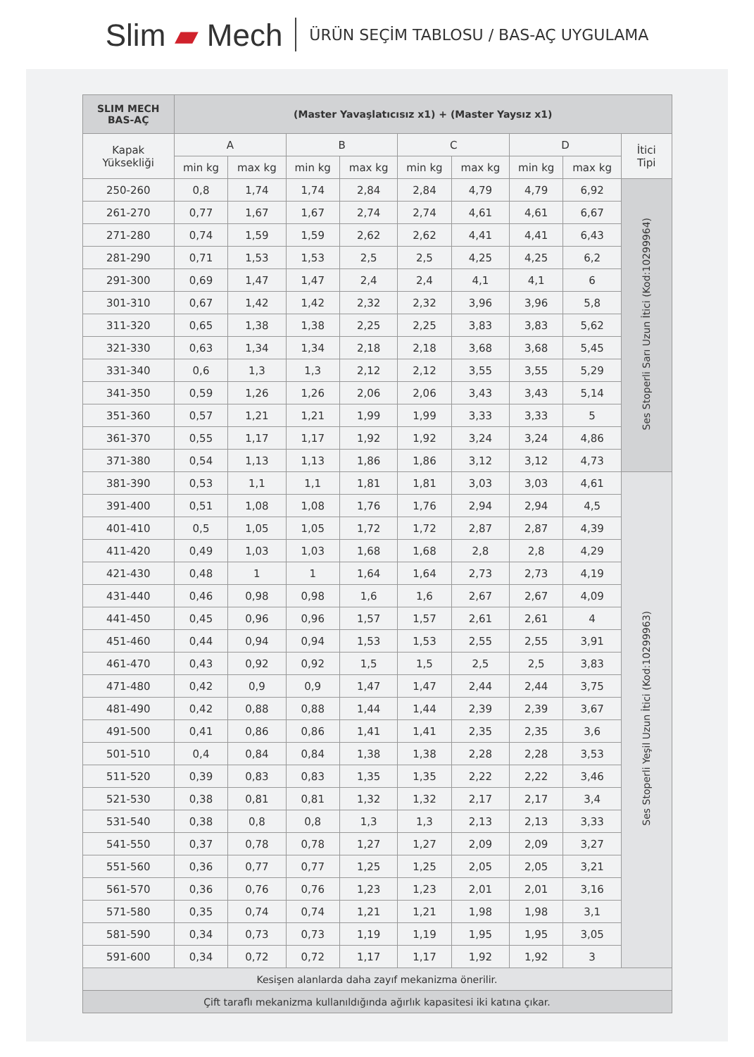Slim ▰ Mech
ÜRÜN SEÇİM TABLOSU / BAS-AÇ UYGULAMA
| SLIM MECH BAS-AÇ | (Master Yavaşlatıcısız x1) + (Master Yaysız x1) | | | | | | | | |
| --- | --- | --- | --- | --- | --- | --- | --- | --- | --- |
| Kapak Yüksekliği | A | | B | | C | | D | | İtici Tipi |
| | min kg | max kg | min kg | max kg | min kg | max kg | min kg | max kg | |
| 250-260 | 0,8 | 1,74 | 1,74 | 2,84 | 2,84 | 4,79 | 4,79 | 6,92 | Ses Stoperli Sarı Uzun İtici (Kod:10299964) |
| 261-270 | 0,77 | 1,67 | 1,67 | 2,74 | 2,74 | 4,61 | 4,61 | 6,67 | |
| 271-280 | 0,74 | 1,59 | 1,59 | 2,62 | 2,62 | 4,41 | 4,41 | 6,43 | |
| 281-290 | 0,71 | 1,53 | 1,53 | 2,5 | 2,5 | 4,25 | 4,25 | 6,2 | |
| 291-300 | 0,69 | 1,47 | 1,47 | 2,4 | 2,4 | 4,1 | 4,1 | 6 | |
| 301-310 | 0,67 | 1,42 | 1,42 | 2,32 | 2,32 | 3,96 | 3,96 | 5,8 | |
| 311-320 | 0,65 | 1,38 | 1,38 | 2,25 | 2,25 | 3,83 | 3,83 | 5,62 | |
| 321-330 | 0,63 | 1,34 | 1,34 | 2,18 | 2,18 | 3,68 | 3,68 | 5,45 | |
| 331-340 | 0,6 | 1,3 | 1,3 | 2,12 | 2,12 | 3,55 | 3,55 | 5,29 | |
| 341-350 | 0,59 | 1,26 | 1,26 | 2,06 | 2,06 | 3,43 | 3,43 | 5,14 | |
| 351-360 | 0,57 | 1,21 | 1,21 | 1,99 | 1,99 | 3,33 | 3,33 | 5 | |
| 361-370 | 0,55 | 1,17 | 1,17 | 1,92 | 1,92 | 3,24 | 3,24 | 4,86 | |
| 371-380 | 0,54 | 1,13 | 1,13 | 1,86 | 1,86 | 3,12 | 3,12 | 4,73 | |
| 381-390 | 0,53 | 1,1 | 1,1 | 1,81 | 1,81 | 3,03 | 3,03 | 4,61 | Ses Stoperli Yeşil Uzun İtici (Kod:10299963) |
| 391-400 | 0,51 | 1,08 | 1,08 | 1,76 | 1,76 | 2,94 | 2,94 | 4,5 | |
| 401-410 | 0,5 | 1,05 | 1,05 | 1,72 | 1,72 | 2,87 | 2,87 | 4,39 | |
| 411-420 | 0,49 | 1,03 | 1,03 | 1,68 | 1,68 | 2,8 | 2,8 | 4,29 | |
| 421-430 | 0,48 | 1 | 1 | 1,64 | 1,64 | 2,73 | 2,73 | 4,19 | |
| 431-440 | 0,46 | 0,98 | 0,98 | 1,6 | 1,6 | 2,67 | 2,67 | 4,09 | |
| 441-450 | 0,45 | 0,96 | 0,96 | 1,57 | 1,57 | 2,61 | 2,61 | 4 | |
| 451-460 | 0,44 | 0,94 | 0,94 | 1,53 | 1,53 | 2,55 | 2,55 | 3,91 | |
| 461-470 | 0,43 | 0,92 | 0,92 | 1,5 | 1,5 | 2,5 | 2,5 | 3,83 | |
| 471-480 | 0,42 | 0,9 | 0,9 | 1,47 | 1,47 | 2,44 | 2,44 | 3,75 | |
| 481-490 | 0,42 | 0,88 | 0,88 | 1,44 | 1,44 | 2,39 | 2,39 | 3,67 | |
| 491-500 | 0,41 | 0,86 | 0,86 | 1,41 | 1,41 | 2,35 | 2,35 | 3,6 | |
| 501-510 | 0,4 | 0,84 | 0,84 | 1,38 | 1,38 | 2,28 | 2,28 | 3,53 | |
| 511-520 | 0,39 | 0,83 | 0,83 | 1,35 | 1,35 | 2,22 | 2,22 | 3,46 | |
| 521-530 | 0,38 | 0,81 | 0,81 | 1,32 | 1,32 | 2,17 | 2,17 | 3,4 | |
| 531-540 | 0,38 | 0,8 | 0,8 | 1,3 | 1,3 | 2,13 | 2,13 | 3,33 | |
| 541-550 | 0,37 | 0,78 | 0,78 | 1,27 | 1,27 | 2,09 | 2,09 | 3,27 | |
| 551-560 | 0,36 | 0,77 | 0,77 | 1,25 | 1,25 | 2,05 | 2,05 | 3,21 | |
| 561-570 | 0,36 | 0,76 | 0,76 | 1,23 | 1,23 | 2,01 | 2,01 | 3,16 | |
| 571-580 | 0,35 | 0,74 | 0,74 | 1,21 | 1,21 | 1,98 | 1,98 | 3,1 | |
| 581-590 | 0,34 | 0,73 | 0,73 | 1,19 | 1,19 | 1,95 | 1,95 | 3,05 | |
| 591-600 | 0,34 | 0,72 | 0,72 | 1,17 | 1,17 | 1,92 | 1,92 | 3 | |
| Kesişen alanlarda daha zayıf mekanizma önerilir. | | | | | | | | | |
| Çift taraflı mekanizma kullanıldığında ağırlık kapasitesi iki katına çıkar. | | | | | | | | | |